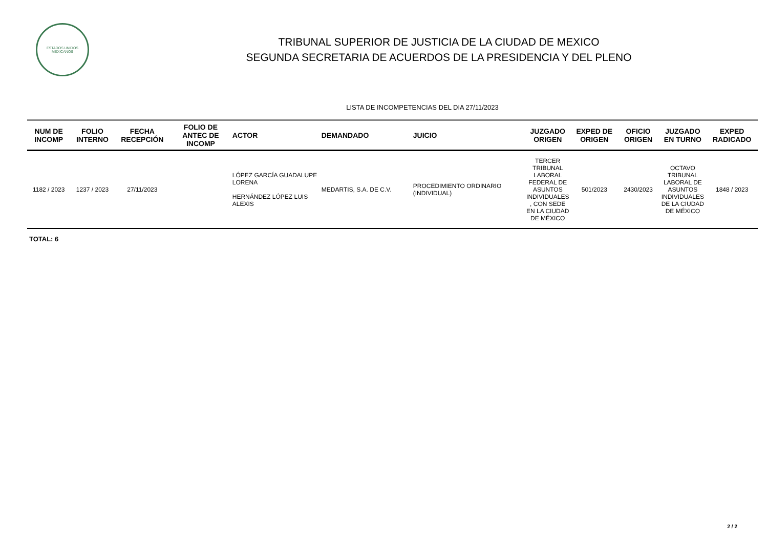ESTADOS UNIDOS MEXICANOS
TRIBUNAL SUPERIOR DE JUSTICIA DE LA CIUDAD DE MEXICO
SEGUNDA SECRETARIA DE ACUERDOS DE LA PRESIDENCIA Y DEL PLENO
LISTA DE INCOMPETENCIAS DEL DIA 27/11/2023
| NUM DE INCOMP | FOLIO INTERNO | FECHA RECEPCIÓN | FOLIO DE ANTEC DE INCOMP | ACTOR | DEMANDADO | JUICIO | JUZGADO ORIGEN | EXPED DE ORIGEN | OFICIO ORIGEN | JUZGADO EN TURNO | EXPED RADICADO |
| --- | --- | --- | --- | --- | --- | --- | --- | --- | --- | --- | --- |
| 1182 / 2023 | 1237 / 2023 | 27/11/2023 | | LÓPEZ GARCÍA GUADALUPE LORENA HERNÁNDEZ LÓPEZ LUIS ALEXIS | MEDARTIS, S.A. DE C.V. | PROCEDIMIENTO ORDINARIO (INDIVIDUAL) | TERCER TRIBUNAL LABORAL FEDERAL DE ASUNTOS INDIVIDUALES , CON SEDE EN LA CIUDAD DE MÉXICO | 501/2023 | 2430/2023 | OCTAVO TRIBUNAL LABORAL DE ASUNTOS INDIVIDUALES DE LA CIUDAD DE MÉXICO | 1848 / 2023 |
TOTAL: 6
2 / 2